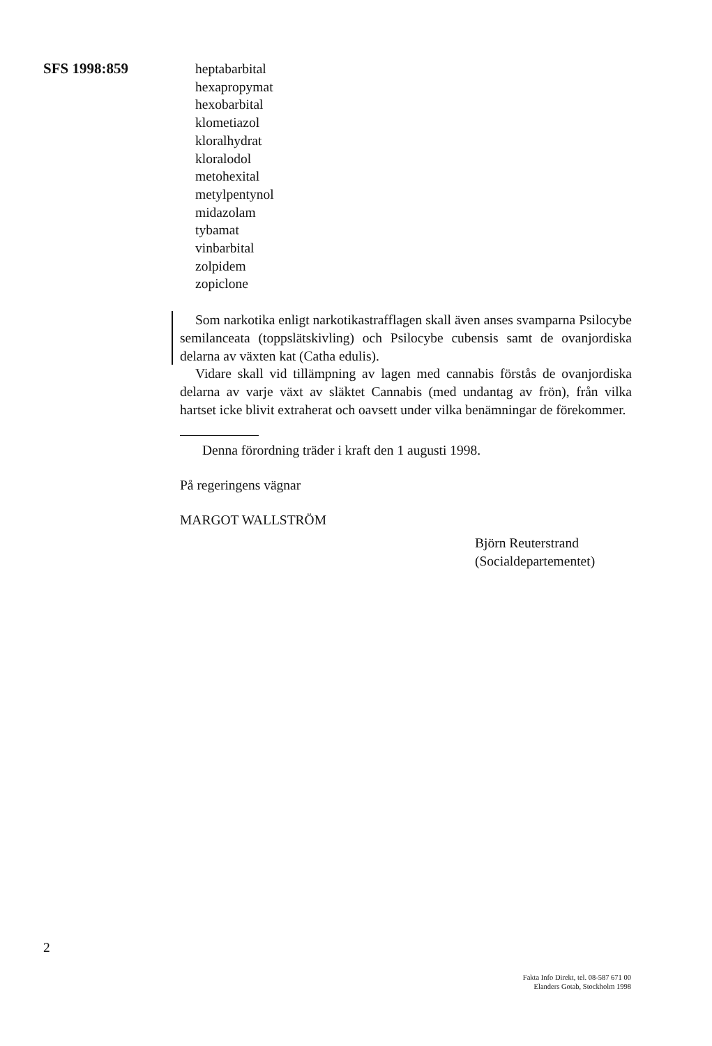SFS 1998:859
heptabarbital
hexapropymat
hexobarbital
klometiazol
kloralhydrat
kloralodol
metohexital
metylpentynol
midazolam
tybamat
vinbarbital
zolpidem
zopiclone
Som narkotika enligt narkotikastrafflagen skall även anses svamparna Psilocybe semilanceata (toppslätskivling) och Psilocybe cubensis samt de ovanjordiska delarna av växten kat (Catha edulis).
Vidare skall vid tillämpning av lagen med cannabis förstås de ovanjordiska delarna av varje växt av släktet Cannabis (med undantag av frön), från vilka hartset icke blivit extraherat och oavsett under vilka benämningar de förekommer.
Denna förordning träder i kraft den 1 augusti 1998.
På regeringens vägnar
MARGOT WALLSTRÖM
Björn Reuterstrand
(Socialdepartementet)
2
Fakta Info Direkt, tel. 08-587 671 00
Elanders Gotab, Stockholm 1998